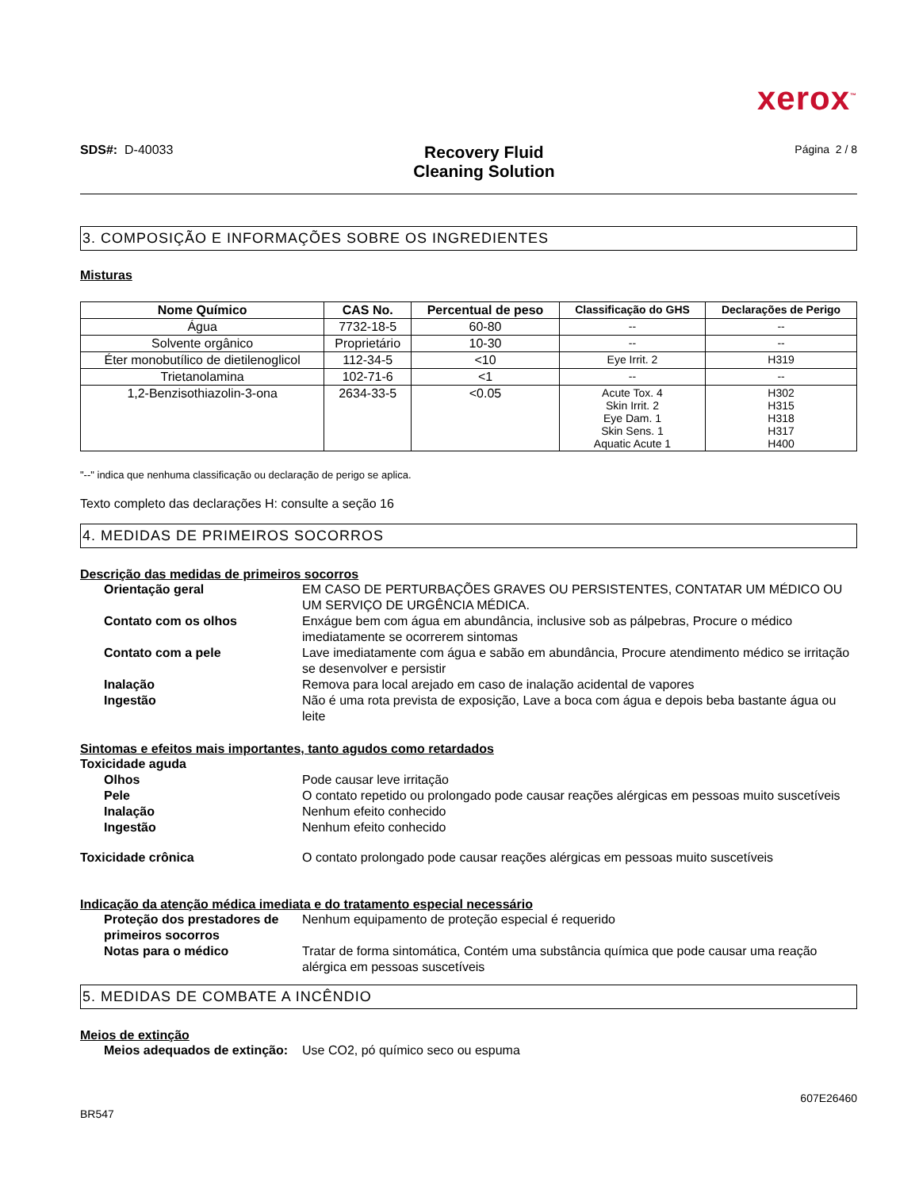xerox<sup>™</sup>
SDS#: D-40033
Recovery Fluid
Cleaning Solution
Página 2 / 8
3. COMPOSIÇÃO E INFORMAÇÕES SOBRE OS INGREDIENTES
Misturas
| Nome Químico | CAS No. | Percentual de peso | Classificação do GHS | Declarações de Perigo |
| --- | --- | --- | --- | --- |
| Água | 7732-18-5 | 60-80 | -- | -- |
| Solvente orgânico | Proprietário | 10-30 | -- | -- |
| Éter monobutílico de dietilenoglicol | 112-34-5 | <10 | Eye Irrit. 2 | H319 |
| Trietanolamina | 102-71-6 | <1 | -- | -- |
| 1,2-Benzisothiazolin-3-ona | 2634-33-5 | <0.05 | Acute Tox. 4 Skin Irrit. 2 Eye Dam. 1 Skin Sens. 1 Aquatic Acute 1 | H302 H315 H318 H317 H400 |
"--" indica que nenhuma classificação ou declaração de perigo se aplica.
Texto completo das declarações H: consulte a seção 16
4. MEDIDAS DE PRIMEIROS SOCORROS
Descrição das medidas de primeiros socorros
Orientação geral EM CASO DE PERTURBAÇÕES GRAVES OU PERSISTENTES, CONTATAR UM MÉDICO OU UM SERVIÇO DE URGÊNCIA MÉDICA.
Contato com os olhos Enxágue bem com água em abundância, inclusive sob as pálpebras, Procure o médico imediatamente se ocorrerem sintomas
Contato com a pele Lave imediatamente com água e sabão em abundância, Procure atendimento médico se irritação se desenvolver e persistir
Inalação Remova para local arejado em caso de inalação acidental de vapores
Ingestão Não é uma rota prevista de exposição, Lave a boca com água e depois beba bastante água ou leite
Sintomas e efeitos mais importantes, tanto agudos como retardados
Toxicidade aguda
Olhos Pode causar leve irritação
Pele O contato repetido ou prolongado pode causar reações alérgicas em pessoas muito suscetíveis
Inalação Nenhum efeito conhecido
Ingestão Nenhum efeito conhecido
Toxicidade crônica O contato prolongado pode causar reações alérgicas em pessoas muito suscetíveis
Indicação da atenção médica imediata e do tratamento especial necessário
Proteção dos prestadores de primeiros socorros
Nenhum equipamento de proteção especial é requerido
Notas para o médico Tratar de forma sintomática, Contém uma substância química que pode causar uma reação alérgica em pessoas suscetíveis
5. MEDIDAS DE COMBATE A INCÊNDIO
Meios de extinção
Meios adequados de extinção:
Use CO2, pó químico seco ou espuma
BR547
607E26460